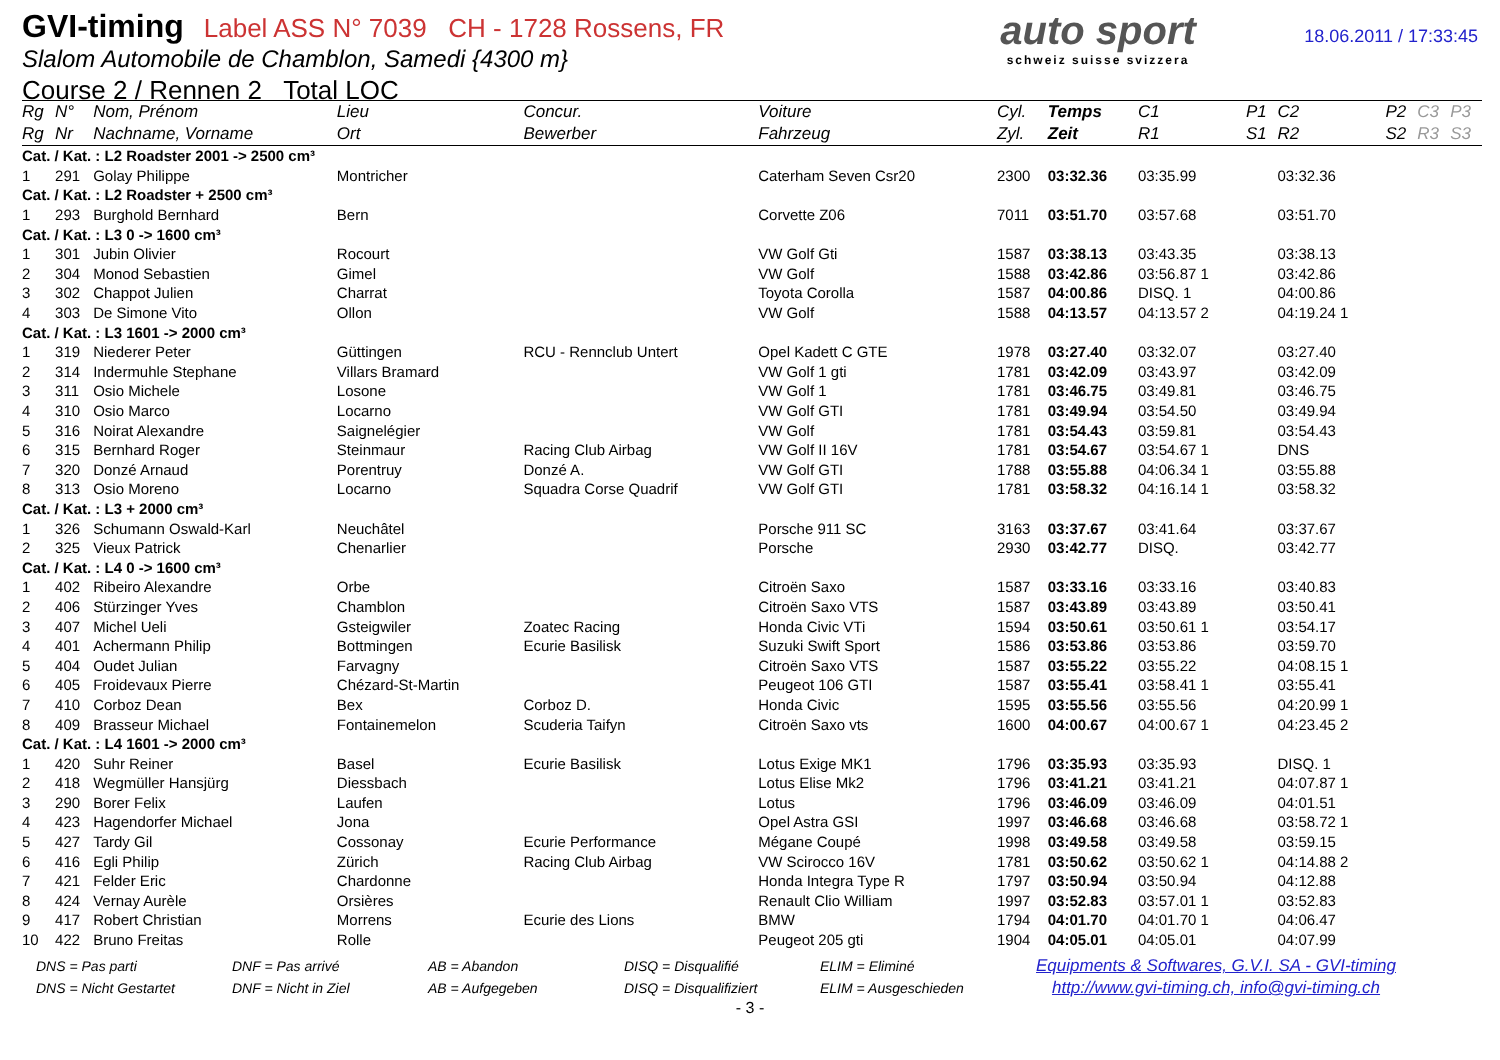GVI-timing
Label ASS N° 7039 CH - 1728 Rossens, FR
Slalom Automobile de Chamblon, Samedi {4300 m}
Course 2 / Rennen 2 Total LOC
auto sport
schweiz suisse svizzera
18.06.2011 / 17:33:45
| Rg | N° | Nom, Prénom | Lieu | Concur. | Voiture | Cyl. | Temps | C1 | P1 | C2 | P2 | C3 | P3 |
| --- | --- | --- | --- | --- | --- | --- | --- | --- | --- | --- | --- | --- | --- |
| Rg | Nr | Nachname, Vorname | Ort | Bewerber | Fahrzeug | Zyl. | Zeit | R1 | S1 | R2 | S2 | R3 | S3 |
| Cat. / Kat. : L2 Roadster 2001 -> 2500 cm³ | | | | | | | | | | | | | |
| 1 | 291 | Golay Philippe | Montricher | | Caterham Seven Csr20 | 2300 | 03:32.36 | 03:35.99 | | 03:32.36 | | | |
| Cat. / Kat. : L2 Roadster + 2500 cm³ | | | | | | | | | | | | | |
| 1 | 293 | Burghold Bernhard | Bern | | Corvette Z06 | 7011 | 03:51.70 | 03:57.68 | | 03:51.70 | | | |
| Cat. / Kat. : L3 0 -> 1600 cm³ | | | | | | | | | | | | | |
| 1 | 301 | Jubin Olivier | Rocourt | | VW Golf Gti | 1587 | 03:38.13 | 03:43.35 | | 03:38.13 | | | |
| 2 | 304 | Monod Sebastien | Gimel | | VW Golf | 1588 | 03:42.86 | 03:56.87 1 | | 03:42.86 | | | |
| 3 | 302 | Chappot Julien | Charrat | | Toyota Corolla | 1587 | 04:00.86 | DISQ. 1 | | 04:00.86 | | | |
| 4 | 303 | De Simone Vito | Ollon | | VW Golf | 1588 | 04:13.57 | 04:13.57 2 | | 04:19.24 1 | | | |
| Cat. / Kat. : L3 1601 -> 2000 cm³ | | | | | | | | | | | | | |
| 1 | 319 | Niederer Peter | Güttingen | RCU - Rennclub Untert | Opel Kadett C GTE | 1978 | 03:27.40 | 03:32.07 | | 03:27.40 | | | |
| 2 | 314 | Indermuhle Stephane | Villars Bramard | | VW Golf 1 gti | 1781 | 03:42.09 | 03:43.97 | | 03:42.09 | | | |
| 3 | 311 | Osio Michele | Losone | | VW Golf 1 | 1781 | 03:46.75 | 03:49.81 | | 03:46.75 | | | |
| 4 | 310 | Osio Marco | Locarno | | VW Golf GTI | 1781 | 03:49.94 | 03:54.50 | | 03:49.94 | | | |
| 5 | 316 | Noirat Alexandre | Saignelégier | | VW Golf | 1781 | 03:54.43 | 03:59.81 | | 03:54.43 | | | |
| 6 | 315 | Bernhard Roger | Steinmaur | Racing Club Airbag | VW Golf II 16V | 1781 | 03:54.67 | 03:54.67 1 | | DNS | | | |
| 7 | 320 | Donzé Arnaud | Porentruy | Donzé A. | VW Golf GTI | 1788 | 03:55.88 | 04:06.34 1 | | 03:55.88 | | | |
| 8 | 313 | Osio Moreno | Locarno | Squadra Corse Quadrif | VW Golf GTI | 1781 | 03:58.32 | 04:16.14 1 | | 03:58.32 | | | |
| Cat. / Kat. : L3 + 2000 cm³ | | | | | | | | | | | | | |
| 1 | 326 | Schumann Oswald-Karl | Neuchâtel | | Porsche 911 SC | 3163 | 03:37.67 | 03:41.64 | | 03:37.67 | | | |
| 2 | 325 | Vieux Patrick | Chenarlier | | Porsche | 2930 | 03:42.77 | DISQ. | | 03:42.77 | | | |
| Cat. / Kat. : L4 0 -> 1600 cm³ | | | | | | | | | | | | | |
| 1 | 402 | Ribeiro Alexandre | Orbe | | Citroën Saxo | 1587 | 03:33.16 | 03:33.16 | | 03:40.83 | | | |
| 2 | 406 | Stürzinger Yves | Chamblon | | Citroën Saxo VTS | 1587 | 03:43.89 | 03:43.89 | | 03:50.41 | | | |
| 3 | 407 | Michel Ueli | Gsteigwiler | Zoatec Racing | Honda Civic VTi | 1594 | 03:50.61 | 03:50.61 1 | | 03:54.17 | | | |
| 4 | 401 | Achermann Philip | Bottmingen | Ecurie Basilisk | Suzuki Swift Sport | 1586 | 03:53.86 | 03:53.86 | | 03:59.70 | | | |
| 5 | 404 | Oudet Julian | Farvagny | | Citroën Saxo VTS | 1587 | 03:55.22 | 03:55.22 | | 04:08.15 1 | | | |
| 6 | 405 | Froidevaux Pierre | Chézard-St-Martin | | Peugeot 106 GTI | 1587 | 03:55.41 | 03:58.41 1 | | 03:55.41 | | | |
| 7 | 410 | Corboz Dean | Bex | Corboz D. | Honda Civic | 1595 | 03:55.56 | 03:55.56 | | 04:20.99 1 | | | |
| 8 | 409 | Brasseur Michael | Fontainemelon | Scuderia Taifyn | Citroën Saxo vts | 1600 | 04:00.67 | 04:00.67 1 | | 04:23.45 2 | | | |
| Cat. / Kat. : L4 1601 -> 2000 cm³ | | | | | | | | | | | | | |
| 1 | 420 | Suhr Reiner | Basel | Ecurie Basilisk | Lotus Exige MK1 | 1796 | 03:35.93 | 03:35.93 | | DISQ. 1 | | | |
| 2 | 418 | Wegmüller Hansjürg | Diessbach | | Lotus Elise Mk2 | 1796 | 03:41.21 | 03:41.21 | | 04:07.87 1 | | | |
| 3 | 290 | Borer Felix | Laufen | | Lotus | 1796 | 03:46.09 | 03:46.09 | | 04:01.51 | | | |
| 4 | 423 | Hagendorfer Michael | Jona | | Opel Astra GSI | 1997 | 03:46.68 | 03:46.68 | | 03:58.72 1 | | | |
| 5 | 427 | Tardy Gil | Cossonay | Ecurie Performance | Mégane Coupé | 1998 | 03:49.58 | 03:49.58 | | 03:59.15 | | | |
| 6 | 416 | Egli Philip | Zürich | Racing Club Airbag | VW Scirocco 16V | 1781 | 03:50.62 | 03:50.62 1 | | 04:14.88 2 | | | |
| 7 | 421 | Felder Eric | Chardonne | | Honda Integra Type R | 1797 | 03:50.94 | 03:50.94 | | 04:12.88 | | | |
| 8 | 424 | Vernay Aurèle | Orsières | | Renault Clio William | 1997 | 03:52.83 | 03:57.01 1 | | 03:52.83 | | | |
| 9 | 417 | Robert Christian | Morrens | Ecurie des Lions | BMW | 1794 | 04:01.70 | 04:01.70 1 | | 04:06.47 | | | |
| 10 | 422 | Bruno Freitas | Rolle | | Peugeot 205 gti | 1904 | 04:05.01 | 04:05.01 | | 04:07.99 | | | |
DNS = Pas parti
DNS = Nicht Gestartet
DNF = Pas arrivé
DNF = Nicht in Ziel
AB = Abandon
AB = Aufgegeben
DISQ = Disqualifié
DISQ = Disqualifiziert
ELIM = Eliminé
ELIM = Ausgeschieden
Equipments & Softwares, G.V.I. SA - GVI-timing
http://www.gvi-timing.ch, info@gvi-timing.ch
- 3 -